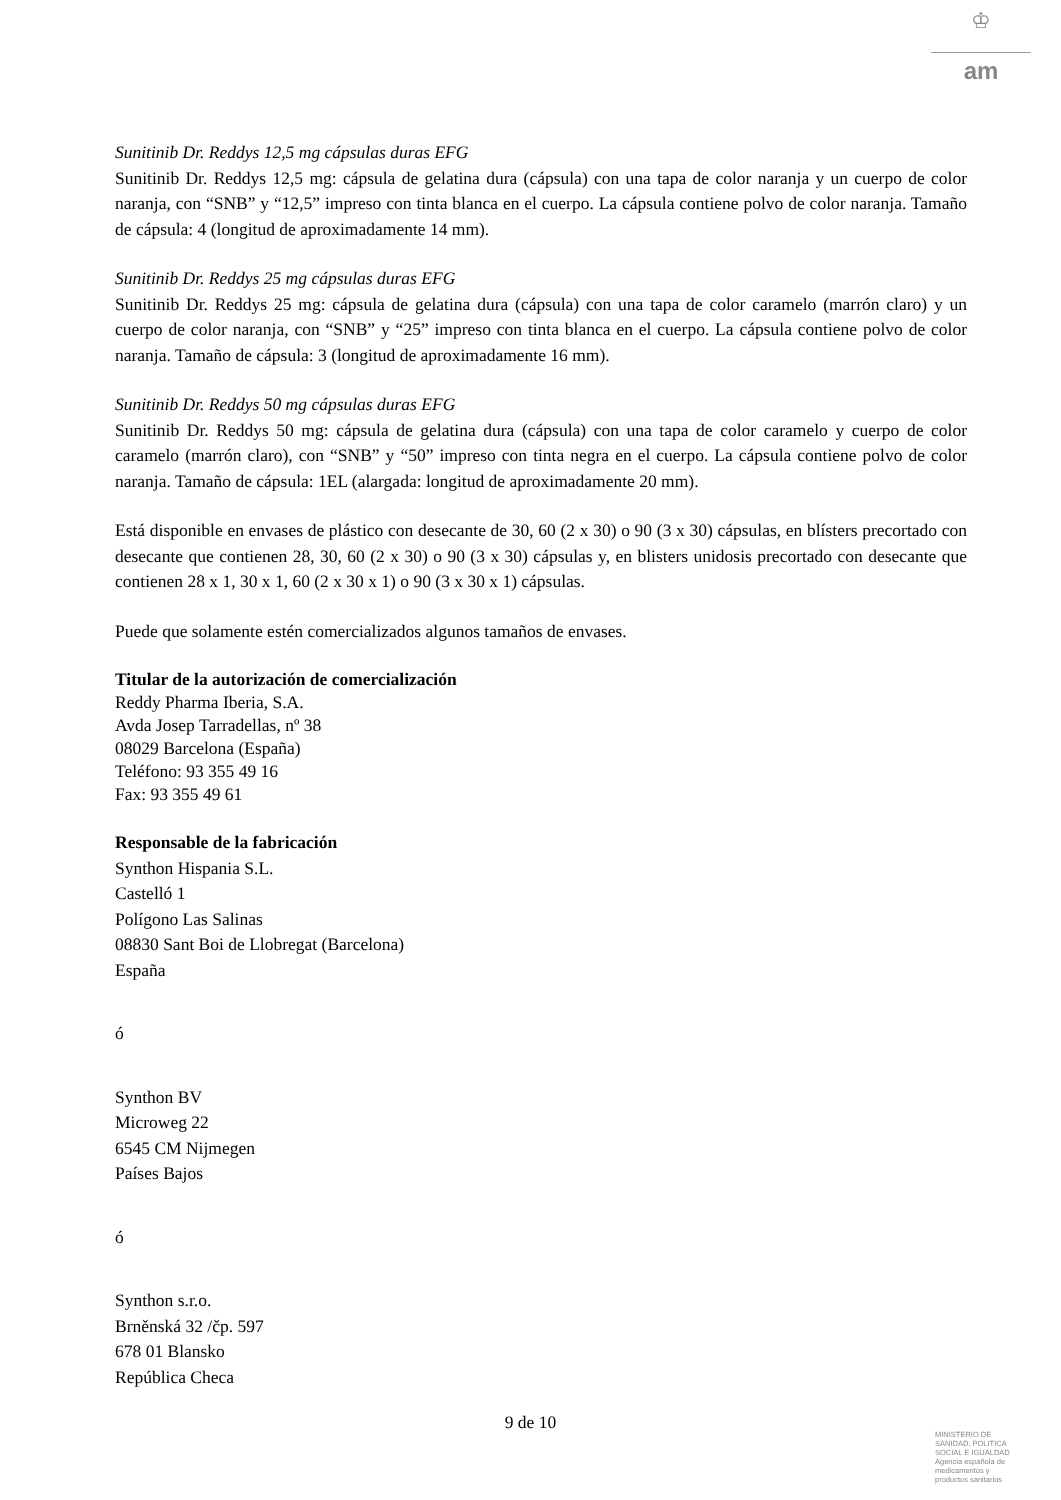♔
am
Sunitinib Dr. Reddys 12,5 mg cápsulas duras EFG
Sunitinib Dr. Reddys 12,5 mg: cápsula de gelatina dura (cápsula) con una tapa de color naranja y un cuerpo de color naranja, con “SNB” y “12,5” impreso con tinta blanca en el cuerpo. La cápsula contiene polvo de color naranja. Tamaño de cápsula: 4 (longitud de aproximadamente 14 mm).
Sunitinib Dr. Reddys 25 mg cápsulas duras EFG
Sunitinib Dr. Reddys 25 mg: cápsula de gelatina dura (cápsula) con una tapa de color caramelo (marrón claro) y un cuerpo de color naranja, con “SNB” y “25” impreso con tinta blanca en el cuerpo. La cápsula contiene polvo de color naranja. Tamaño de cápsula: 3 (longitud de aproximadamente 16 mm).
Sunitinib Dr. Reddys 50 mg cápsulas duras EFG
Sunitinib Dr. Reddys 50 mg: cápsula de gelatina dura (cápsula) con una tapa de color caramelo y cuerpo de color caramelo (marrón claro), con “SNB” y “50” impreso con tinta negra en el cuerpo. La cápsula contiene polvo de color naranja. Tamaño de cápsula: 1EL (alargada: longitud de aproximadamente 20 mm).
Está disponible en envases de plástico con desecante de 30, 60 (2 x 30) o 90 (3 x 30) cápsulas, en blísters precortado con desecante que contienen 28, 30, 60 (2 x 30) o 90 (3 x 30) cápsulas y, en blisters unidosis precortado con desecante que contienen 28 x 1, 30 x 1, 60 (2 x 30 x 1) o 90 (3 x 30 x 1) cápsulas.
Puede que solamente estén comercializados algunos tamaños de envases.
Titular de la autorización de comercialización
Reddy Pharma Iberia, S.A.
Avda Josep Tarradellas, nº 38
08029 Barcelona (España)
Teléfono: 93 355 49 16
Fax: 93 355 49 61
Responsable de la fabricación
Synthon Hispania S.L.
Castelló 1
Polígono Las Salinas
08830 Sant Boi de Llobregat (Barcelona)
España
ó
Synthon BV
Microweg 22
6545 CM Nijmegen
Países Bajos
ó
Synthon s.r.o.
Brněnská 32 /čp. 597
678 01 Blansko
República Checa
9 de 10
MINISTERIO DE
SANIDAD, POLITICA
SOCIAL E IGUALDAD
Agencia española de
medicamentos y
productos sanitarios